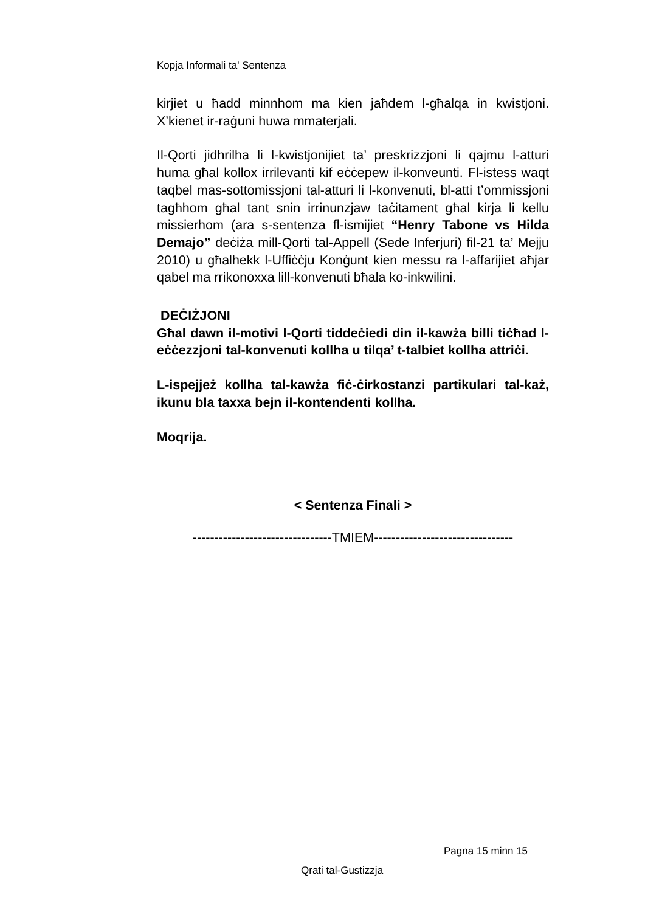Kopja Informali ta' Sentenza
kirjiet u ħadd minnhom ma kien jaħdem l-għalqa in kwistjoni. X’kienet ir-raġuni huwa mmaterjali.
Il-Qorti jidhrilha li l-kwistjonijiet ta’ preskrizzjoni li qajmu l-atturi huma għal kollox irrilevanti kif eċċepew il-konveunti. Fl-istess waqt taqbel mas-sottomissjoni tal-atturi li l-konvenuti, bl-atti t’ommissjoni tagħhom għal tant snin irrinunzjaw taċitament għal kirja li kellu missierhom (ara s-sentenza fl-ismijiet “Henry Tabone vs Hilda Demajo” deċiża mill-Qorti tal-Appell (Sede Inferjuri) fil-21 ta’ Mejju 2010) u għalhekk l-Uffiċċju Konġunt kien messu ra l-affarijiet aħjar qabel ma rrikonoxxa lill-konvenuti bħala ko-inkwilini.
DEĊIŻJONI
Għal dawn il-motivi l-Qorti tiddeċiedi din il-kawża billi tiċħad l-eċċezzjoni tal-konvenuti kollha u tilqa’ t-talbiet kollha attriċi.
L-ispejjeż kollha tal-kawża fiċ-ċirkostanzi partikulari tal-każ, ikunu bla taxxa bejn il-kontendenti kollha.
Moqrija.
< Sentenza Finali >
--------------------------------TMIEM--------------------------------
Pagna 15 minn 15
Qrati tal-Gustizzja